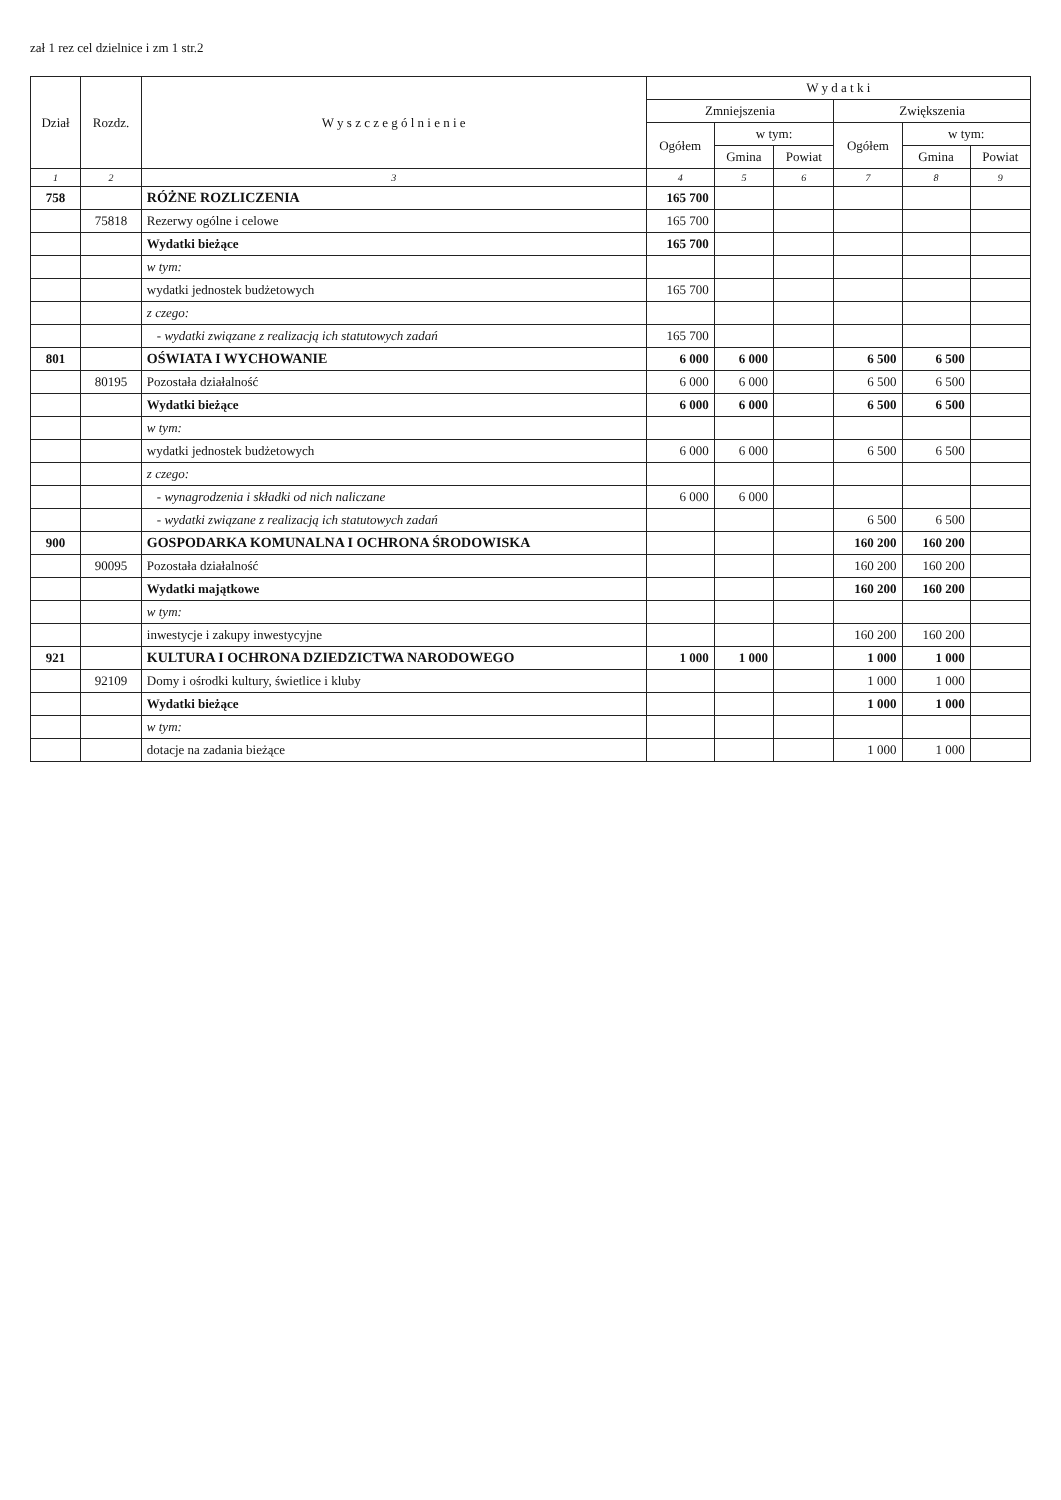zał 1 rez cel dzielnice i zm 1 str.2
| Dział | Rozdz. | W y s z c z e g ó l n i e n i e | W y d a t k i | | | | | |
| --- | --- | --- | --- | --- | --- | --- | --- | --- |
| | | | Zmniejszenia | | | Zwiększenia | | |
| | | | Ogółem | w tym: | | Ogółem | w tym: | |
| | | | | Gmina | Powiat | | Gmina | Powiat |
| 1 | 2 | 3 | 4 | 5 | 6 | 7 | 8 | 9 |
| 758 | | RÓŻNE ROZLICZENIA | 165 700 | | | | | |
| | 75818 | Rezerwy ogólne i celowe | 165 700 | | | | | |
| | | Wydatki bieżące | 165 700 | | | | | |
| | | w tym: | | | | | | |
| | | wydatki jednostek budżetowych | 165 700 | | | | | |
| | | z czego: | | | | | | |
| | | - wydatki związane z realizacją ich statutowych zadań | 165 700 | | | | | |
| 801 | | OŚWIATA I WYCHOWANIE | 6 000 | 6 000 | | 6 500 | 6 500 | |
| | 80195 | Pozostała działalność | 6 000 | 6 000 | | 6 500 | 6 500 | |
| | | Wydatki bieżące | 6 000 | 6 000 | | 6 500 | 6 500 | |
| | | w tym: | | | | | | |
| | | wydatki jednostek budżetowych | 6 000 | 6 000 | | 6 500 | 6 500 | |
| | | z czego: | | | | | | |
| | | - wynagrodzenia i składki od nich naliczane | 6 000 | 6 000 | | | | |
| | | - wydatki związane z realizacją ich statutowych zadań | | | | 6 500 | 6 500 | |
| 900 | | GOSPODARKA KOMUNALNA I OCHRONA ŚRODOWISKA | | | | 160 200 | 160 200 | |
| | 90095 | Pozostała działalność | | | | 160 200 | 160 200 | |
| | | Wydatki majątkowe | | | | 160 200 | 160 200 | |
| | | w tym: | | | | | | |
| | | inwestycje i zakupy inwestycyjne | | | | 160 200 | 160 200 | |
| 921 | | KULTURA I OCHRONA DZIEDZICTWA NARODOWEGO | 1 000 | 1 000 | | 1 000 | 1 000 | |
| | 92109 | Domy i ośrodki kultury, świetlice i kluby | | | | 1 000 | 1 000 | |
| | | Wydatki bieżące | | | | 1 000 | 1 000 | |
| | | w tym: | | | | | | |
| | | dotacje na zadania bieżące | | | | 1 000 | 1 000 | |